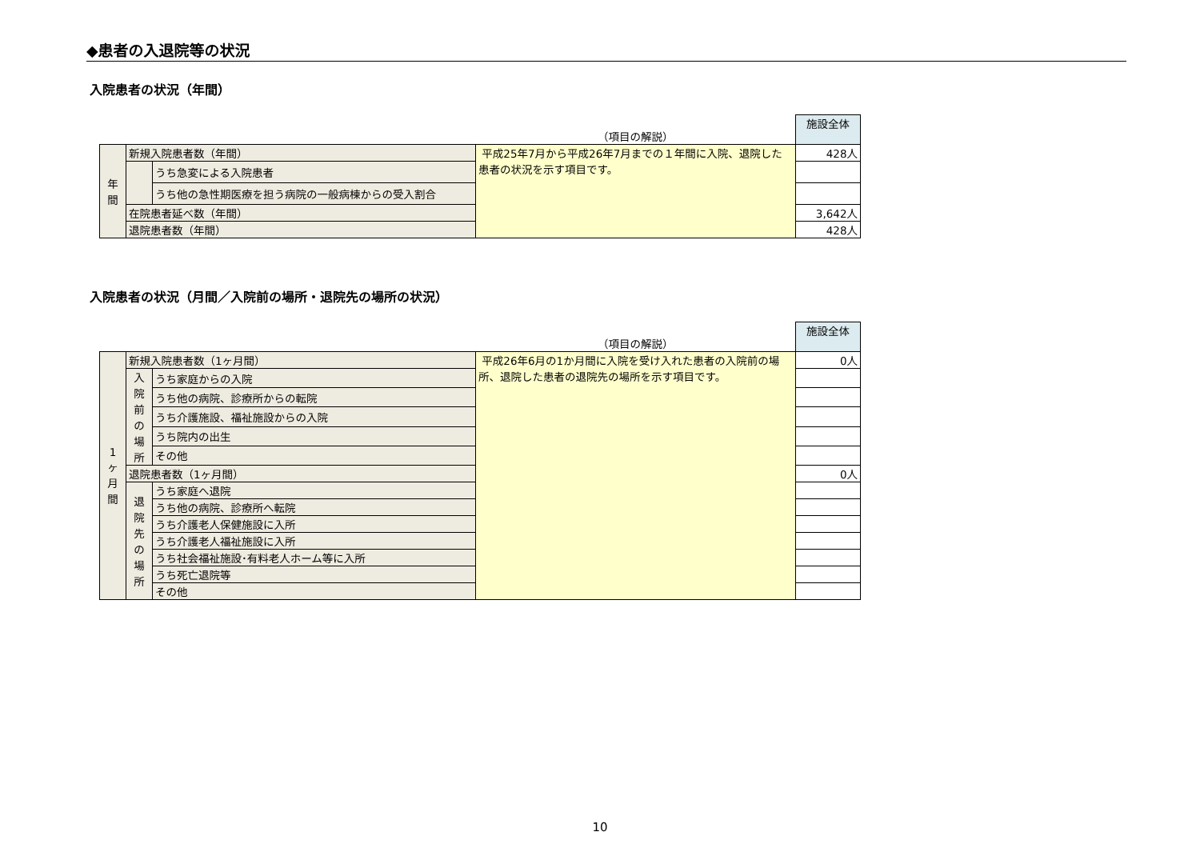◆患者の入退院等の状況
入院患者の状況（年間）
| | | | （項目の解説） | 施設全体 |
| 年 間 | 新規入院患者数（年間） | | 平成25年7月から平成26年7月までの１年間に入院、退院した患者の状況を示す項目です。 | 428人 |
| | | うち急変による入院患者 | | |
| | | うち他の急性期医療を担う病院の一般病棟からの受入割合 | | |
| | 在院患者延べ数（年間） | | | 3,642人 |
| | 退院患者数（年間） | | | 428人 |
入院患者の状況（月間／入院前の場所・退院先の場所の状況）
| | | | （項目の解説） | 施設全体 |
| 1 ヶ 月 間 | 新規入院患者数（1ヶ月間） | | 平成26年6月の1か月間に入院を受け入れた患者の入院前の場所、退院した患者の退院先の場所を示す項目です。 | 0人 |
| | 入 院 前 の 場 所 | うち家庭からの入院 | | |
| | | うち他の病院、診療所からの転院 | | |
| | | うち介護施設、福祉施設からの入院 | | |
| | | うち院内の出生 | | |
| | | その他 | | |
| | 退院患者数（1ヶ月間） | | | 0人 |
| | 退 院 先 の 場 所 | うち家庭へ退院 | | |
| | | うち他の病院、診療所へ転院 | | |
| | | うち介護老人保健施設に入所 | | |
| | | うち介護老人福祉施設に入所 | | |
| | | うち社会福祉施設･有料老人ホーム等に入所 | | |
| | | うち死亡退院等 | | |
| | | その他 | | |
10